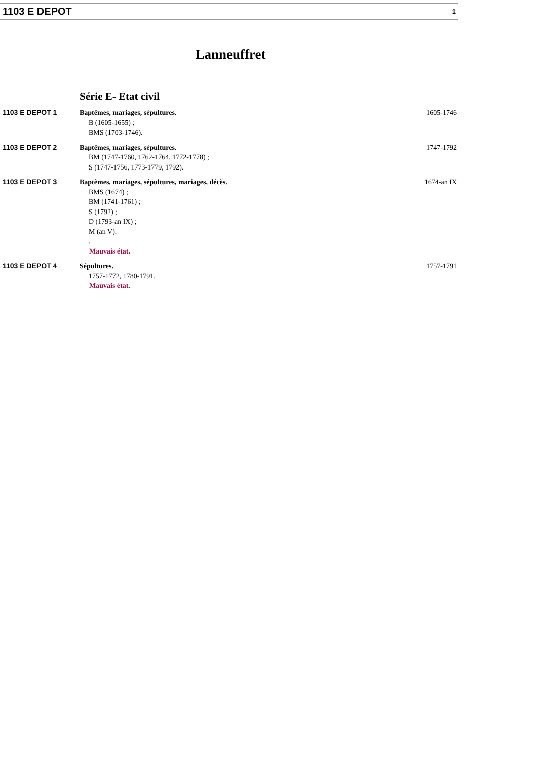1103 E DEPOT 1
Lanneuffret
Série E- Etat civil
| 1103 E DEPOT 1 | Baptêmes, mariages, sépultures. B (1605-1655) ; BMS (1703-1746). | 1605-1746 |
| 1103 E DEPOT 2 | Baptêmes, mariages, sépultures. BM (1747-1760, 1762-1764, 1772-1778) ; S (1747-1756, 1773-1779, 1792). | 1747-1792 |
| 1103 E DEPOT 3 | Baptêmes, mariages, sépultures, mariages, décès. BMS (1674) ; BM (1741-1761) ; S (1792) ; D (1793-an IX) ; M (an V). . Mauvais état. | 1674-an IX |
| 1103 E DEPOT 4 | Sépultures. 1757-1772, 1780-1791. Mauvais état. | 1757-1791 |